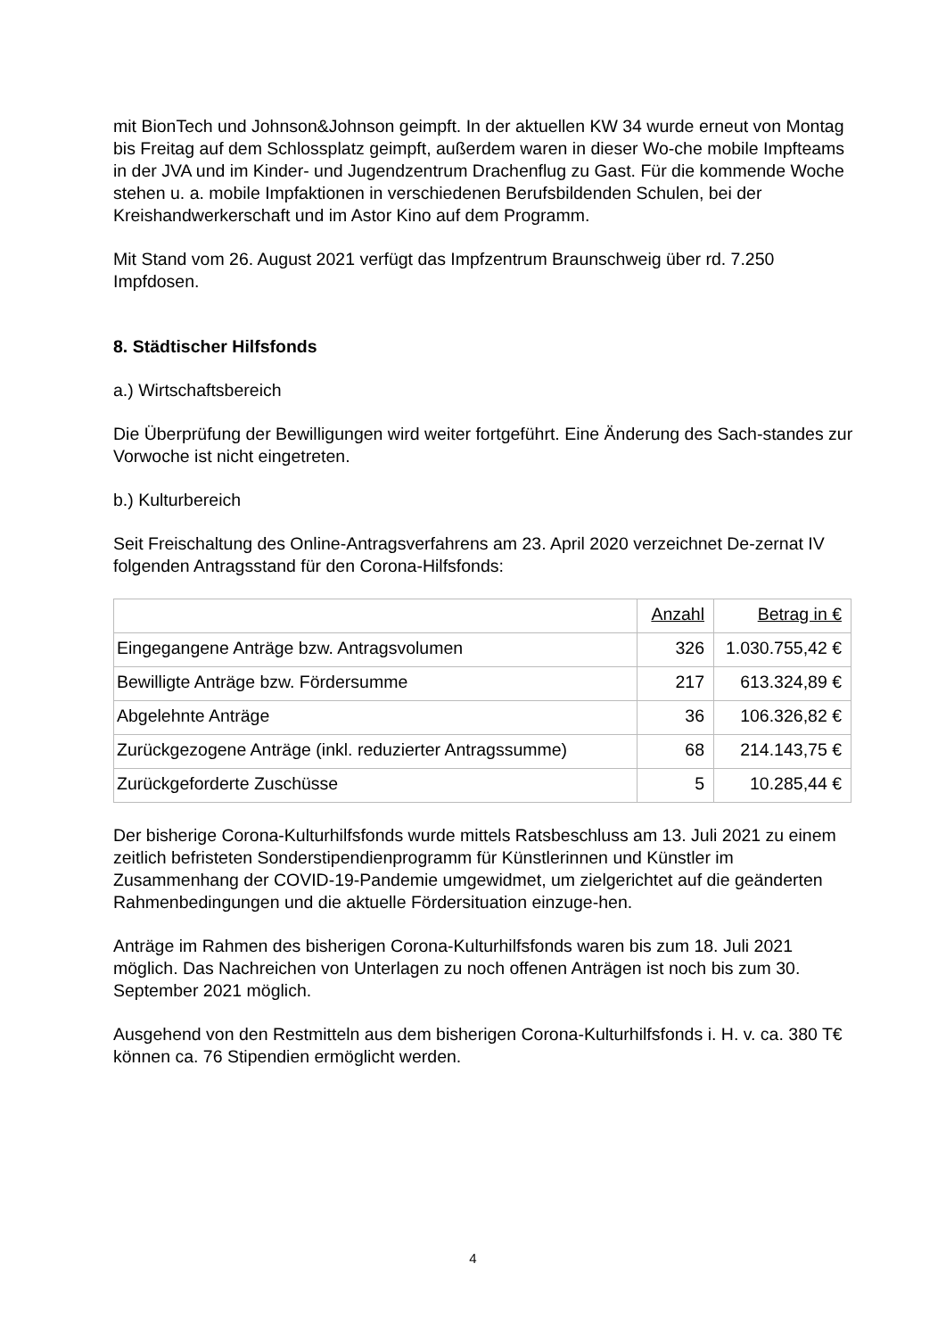mit BionTech und Johnson&Johnson geimpft. In der aktuellen KW 34 wurde erneut von Montag bis Freitag auf dem Schlossplatz geimpft, außerdem waren in dieser Wo-che mobile Impfteams in der JVA und im Kinder- und Jugendzentrum Drachenflug zu Gast. Für die kommende Woche stehen u. a. mobile Impfaktionen in verschiedenen Berufsbildenden Schulen, bei der Kreishandwerkerschaft und im Astor Kino auf dem Programm.
Mit Stand vom 26. August 2021 verfügt das Impfzentrum Braunschweig über rd. 7.250 Impfdosen.
8. Städtischer Hilfsfonds
a.) Wirtschaftsbereich
Die Überprüfung der Bewilligungen wird weiter fortgeführt. Eine Änderung des Sach-standes zur Vorwoche ist nicht eingetreten.
b.) Kulturbereich
Seit Freischaltung des Online-Antragsverfahrens am 23. April 2020 verzeichnet De-zernat IV folgenden Antragsstand für den Corona-Hilfsfonds:
| | Anzahl | Betrag in € |
| Eingegangene Anträge bzw. Antragsvolumen | 326 | 1.030.755,42 € |
| Bewilligte Anträge bzw. Fördersumme | 217 | 613.324,89 € |
| Abgelehnte Anträge | 36 | 106.326,82 € |
| Zurückgezogene Anträge (inkl. reduzierter Antragssumme) | 68 | 214.143,75 € |
| Zurückgeforderte Zuschüsse | 5 | 10.285,44 € |
Der bisherige Corona-Kulturhilfsfonds wurde mittels Ratsbeschluss am 13. Juli 2021 zu einem zeitlich befristeten Sonderstipendienprogramm für Künstlerinnen und Künstler im Zusammenhang der COVID-19-Pandemie umgewidmet, um zielgerichtet auf die geänderten Rahmenbedingungen und die aktuelle Fördersituation einzuge-hen.
Anträge im Rahmen des bisherigen Corona-Kulturhilfsfonds waren bis zum 18. Juli 2021 möglich. Das Nachreichen von Unterlagen zu noch offenen Anträgen ist noch bis zum 30. September 2021 möglich.
Ausgehend von den Restmitteln aus dem bisherigen Corona-Kulturhilfsfonds i. H. v. ca. 380 T€ können ca. 76 Stipendien ermöglicht werden.
4